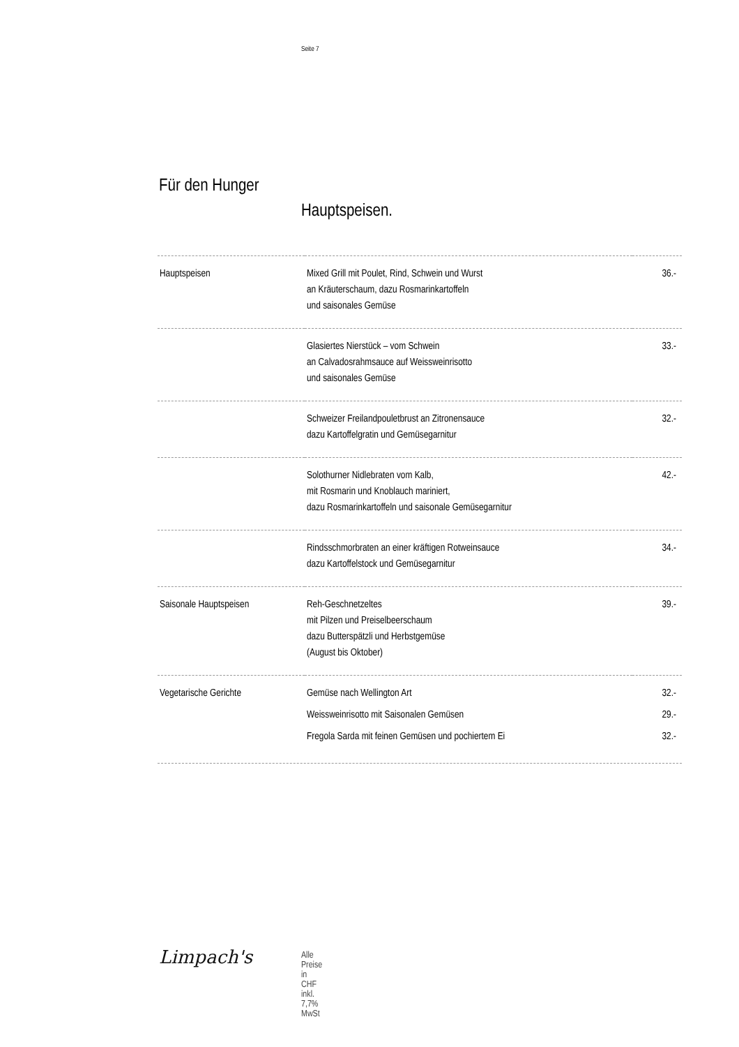Seite 7
Für den Hunger
Hauptspeisen.
| Hauptspeisen | Mixed Grill mit Poulet, Rind, Schwein und Wurst an Kräuterschaum, dazu Rosmarinkartoffeln und saisonales Gemüse | 36.- |
| | Glasiertes Nierstück – vom Schwein an Calvadosrahmsauce auf Weissweinrisotto und saisonales Gemüse | 33.- |
| | Schweizer Freilandpouletbrust an Zitronensauce dazu Kartoffelgratin und Gemüsegarnitur | 32.- |
| | Solothurner Nidlebraten vom Kalb, mit Rosmarin und Knoblauch mariniert, dazu Rosmarinkartoffeln und saisonale Gemüsegarnitur | 42.- |
| | Rindsschmorbraten an einer kräftigen Rotweinsauce dazu Kartoffelstock und Gemüsegarnitur | 34.- |
| Saisonale Hauptspeisen | Reh-Geschnetzeltes mit Pilzen und Preiselbeerschaum dazu Butterspätzli und Herbstgemüse (August bis Oktober) | 39.- |
| Vegetarische Gerichte | Gemüse nach Wellington Art | 32.- |
| | Weissweinrisotto mit Saisonalen Gemüsen | 29.- |
| | Fregola Sarda mit feinen Gemüsen und pochiertem Ei | 32.- |
Limpach's Alle Preise in CHF inkl. 7,7% MwSt